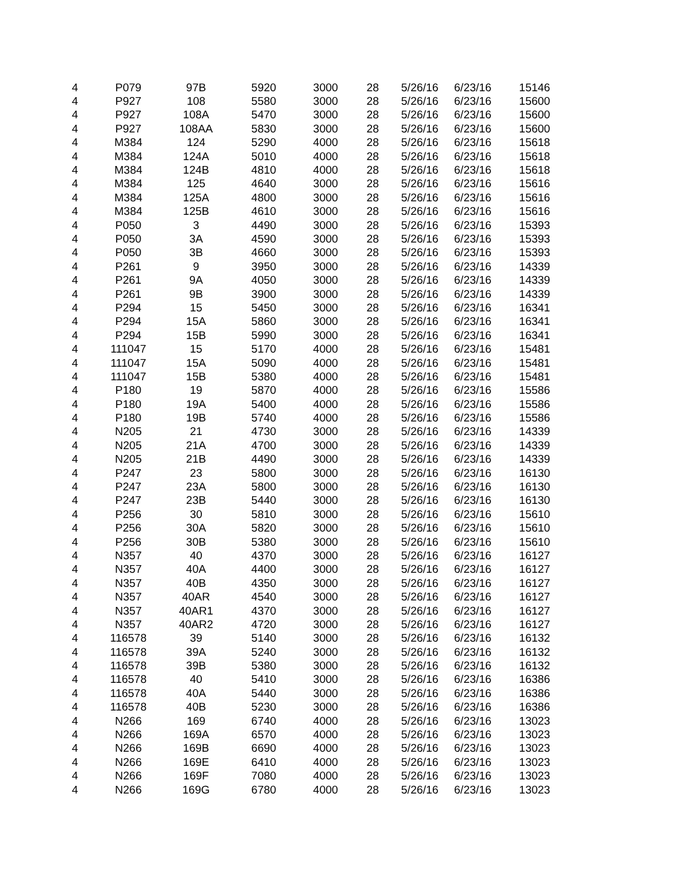| 4 | P079 | 97B | 5920 | 3000 | 28 | 5/26/16 | 6/23/16 | 15146 |
| 4 | P927 | 108 | 5580 | 3000 | 28 | 5/26/16 | 6/23/16 | 15600 |
| 4 | P927 | 108A | 5470 | 3000 | 28 | 5/26/16 | 6/23/16 | 15600 |
| 4 | P927 | 108AA | 5830 | 3000 | 28 | 5/26/16 | 6/23/16 | 15600 |
| 4 | M384 | 124 | 5290 | 4000 | 28 | 5/26/16 | 6/23/16 | 15618 |
| 4 | M384 | 124A | 5010 | 4000 | 28 | 5/26/16 | 6/23/16 | 15618 |
| 4 | M384 | 124B | 4810 | 4000 | 28 | 5/26/16 | 6/23/16 | 15618 |
| 4 | M384 | 125 | 4640 | 3000 | 28 | 5/26/16 | 6/23/16 | 15616 |
| 4 | M384 | 125A | 4800 | 3000 | 28 | 5/26/16 | 6/23/16 | 15616 |
| 4 | M384 | 125B | 4610 | 3000 | 28 | 5/26/16 | 6/23/16 | 15616 |
| 4 | P050 | 3 | 4490 | 3000 | 28 | 5/26/16 | 6/23/16 | 15393 |
| 4 | P050 | 3A | 4590 | 3000 | 28 | 5/26/16 | 6/23/16 | 15393 |
| 4 | P050 | 3B | 4660 | 3000 | 28 | 5/26/16 | 6/23/16 | 15393 |
| 4 | P261 | 9 | 3950 | 3000 | 28 | 5/26/16 | 6/23/16 | 14339 |
| 4 | P261 | 9A | 4050 | 3000 | 28 | 5/26/16 | 6/23/16 | 14339 |
| 4 | P261 | 9B | 3900 | 3000 | 28 | 5/26/16 | 6/23/16 | 14339 |
| 4 | P294 | 15 | 5450 | 3000 | 28 | 5/26/16 | 6/23/16 | 16341 |
| 4 | P294 | 15A | 5860 | 3000 | 28 | 5/26/16 | 6/23/16 | 16341 |
| 4 | P294 | 15B | 5990 | 3000 | 28 | 5/26/16 | 6/23/16 | 16341 |
| 4 | 111047 | 15 | 5170 | 4000 | 28 | 5/26/16 | 6/23/16 | 15481 |
| 4 | 111047 | 15A | 5090 | 4000 | 28 | 5/26/16 | 6/23/16 | 15481 |
| 4 | 111047 | 15B | 5380 | 4000 | 28 | 5/26/16 | 6/23/16 | 15481 |
| 4 | P180 | 19 | 5870 | 4000 | 28 | 5/26/16 | 6/23/16 | 15586 |
| 4 | P180 | 19A | 5400 | 4000 | 28 | 5/26/16 | 6/23/16 | 15586 |
| 4 | P180 | 19B | 5740 | 4000 | 28 | 5/26/16 | 6/23/16 | 15586 |
| 4 | N205 | 21 | 4730 | 3000 | 28 | 5/26/16 | 6/23/16 | 14339 |
| 4 | N205 | 21A | 4700 | 3000 | 28 | 5/26/16 | 6/23/16 | 14339 |
| 4 | N205 | 21B | 4490 | 3000 | 28 | 5/26/16 | 6/23/16 | 14339 |
| 4 | P247 | 23 | 5800 | 3000 | 28 | 5/26/16 | 6/23/16 | 16130 |
| 4 | P247 | 23A | 5800 | 3000 | 28 | 5/26/16 | 6/23/16 | 16130 |
| 4 | P247 | 23B | 5440 | 3000 | 28 | 5/26/16 | 6/23/16 | 16130 |
| 4 | P256 | 30 | 5810 | 3000 | 28 | 5/26/16 | 6/23/16 | 15610 |
| 4 | P256 | 30A | 5820 | 3000 | 28 | 5/26/16 | 6/23/16 | 15610 |
| 4 | P256 | 30B | 5380 | 3000 | 28 | 5/26/16 | 6/23/16 | 15610 |
| 4 | N357 | 40 | 4370 | 3000 | 28 | 5/26/16 | 6/23/16 | 16127 |
| 4 | N357 | 40A | 4400 | 3000 | 28 | 5/26/16 | 6/23/16 | 16127 |
| 4 | N357 | 40B | 4350 | 3000 | 28 | 5/26/16 | 6/23/16 | 16127 |
| 4 | N357 | 40AR | 4540 | 3000 | 28 | 5/26/16 | 6/23/16 | 16127 |
| 4 | N357 | 40AR1 | 4370 | 3000 | 28 | 5/26/16 | 6/23/16 | 16127 |
| 4 | N357 | 40AR2 | 4720 | 3000 | 28 | 5/26/16 | 6/23/16 | 16127 |
| 4 | 116578 | 39 | 5140 | 3000 | 28 | 5/26/16 | 6/23/16 | 16132 |
| 4 | 116578 | 39A | 5240 | 3000 | 28 | 5/26/16 | 6/23/16 | 16132 |
| 4 | 116578 | 39B | 5380 | 3000 | 28 | 5/26/16 | 6/23/16 | 16132 |
| 4 | 116578 | 40 | 5410 | 3000 | 28 | 5/26/16 | 6/23/16 | 16386 |
| 4 | 116578 | 40A | 5440 | 3000 | 28 | 5/26/16 | 6/23/16 | 16386 |
| 4 | 116578 | 40B | 5230 | 3000 | 28 | 5/26/16 | 6/23/16 | 16386 |
| 4 | N266 | 169 | 6740 | 4000 | 28 | 5/26/16 | 6/23/16 | 13023 |
| 4 | N266 | 169A | 6570 | 4000 | 28 | 5/26/16 | 6/23/16 | 13023 |
| 4 | N266 | 169B | 6690 | 4000 | 28 | 5/26/16 | 6/23/16 | 13023 |
| 4 | N266 | 169E | 6410 | 4000 | 28 | 5/26/16 | 6/23/16 | 13023 |
| 4 | N266 | 169F | 7080 | 4000 | 28 | 5/26/16 | 6/23/16 | 13023 |
| 4 | N266 | 169G | 6780 | 4000 | 28 | 5/26/16 | 6/23/16 | 13023 |